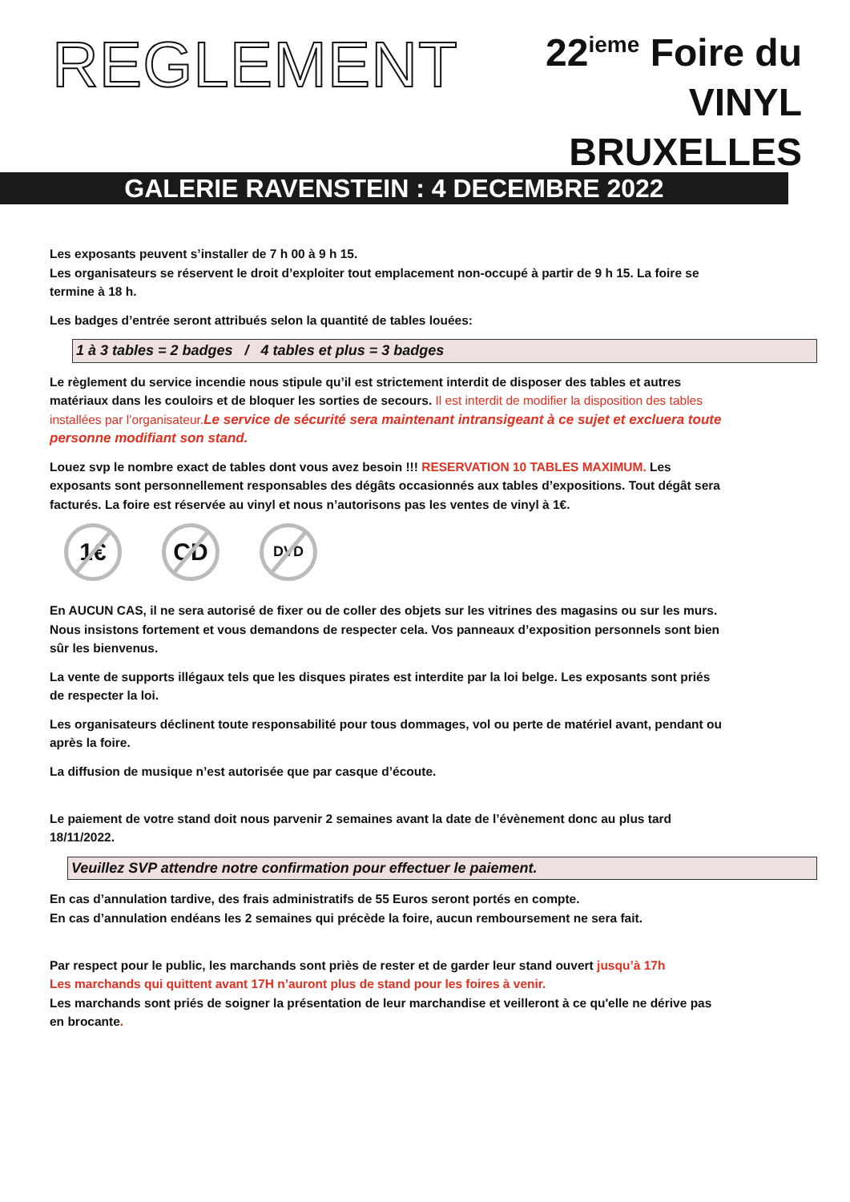REGLEMENT
22<sup>ieme</sup> Foire du VINYL
BRUXELLES
GALERIE RAVENSTEIN : 4 DECEMBRE 2022
Les exposants peuvent s’installer de 7 h 00 à 9 h 15.
Les organisateurs se réservent le droit d’exploiter tout emplacement non-occupé à partir de 9 h 15. La foire se termine à 18 h.
Les badges d’entrée seront attribués selon la quantité de tables louées:
1 à 3 tables = 2 badges / 4 tables et plus = 3 badges
Le règlement du service incendie nous stipule qu’il est strictement interdit de disposer des tables et autres matériaux dans les couloirs et de bloquer les sorties de secours. Il est interdit de modifier la disposition des tables installées par l’organisateur. Le service de sécurité sera maintenant intransigeant à ce sujet et excluera toute personne modifiant son stand.
Louez svp le nombre exact de tables dont vous avez besoin !!! RESERVATION 10 TABLES MAXIMUM. Les exposants sont personnellement responsables des dégâts occasionnés aux tables d’expositions. Tout dégât sera facturés. La foire est réservée au vinyl et nous n’autorisons pas les ventes de vinyl à 1€.
1€ CD
DVD
En AUCUN CAS, il ne sera autorisé de fixer ou de coller des objets sur les vitrines des magasins ou sur les murs. Nous insistons fortement et vous demandons de respecter cela. Vos panneaux d’exposition personnels sont bien sûr les bienvenus.
La vente de supports illégaux tels que les disques pirates est interdite par la loi belge. Les exposants sont priés de respecter la loi.
Les organisateurs déclinent toute responsabilité pour tous dommages, vol ou perte de matériel avant, pendant ou après la foire.
La diffusion de musique n’est autorisée que par casque d’écoute.
Le paiement de votre stand doit nous parvenir 2 semaines avant la date de l’évènement donc au plus tard 18/11/2022.
Veuillez SVP attendre notre confirmation pour effectuer le paiement.
En cas d’annulation tardive, des frais administratifs de 55 Euros seront portés en compte.
En cas d’annulation endéans les 2 semaines qui précède la foire, aucun remboursement ne sera fait.
Par respect pour le public, les marchands sont priès de rester et de garder leur stand ouvert jusqu’à 17h
Les marchands qui quittent avant 17H n’auront plus de stand pour les foires à venir.
Les marchands sont priés de soigner la présentation de leur marchandise et veilleront à ce qu'elle ne dérive pas en brocante.